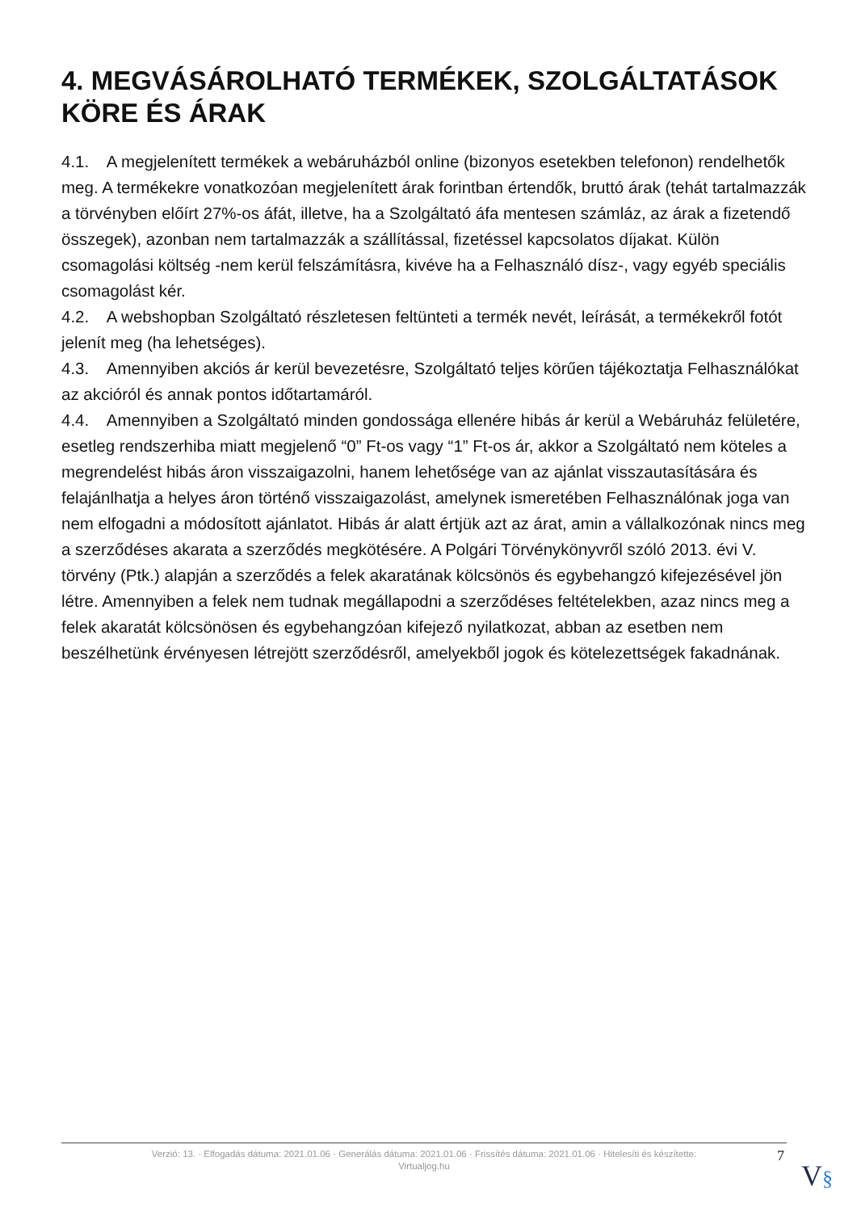4. MEGVÁSÁROLHATÓ TERMÉKEK, SZOLGÁLTATÁSOK KÖRE ÉS ÁRAK
4.1. A megjelenített termékek a webáruházból online (bizonyos esetekben telefonon) rendelhetők meg. A termékekre vonatkozóan megjelenített árak forintban értendők, bruttó árak (tehát tartalmazzák a törvényben előírt 27%-os áfát, illetve, ha a Szolgáltató áfa mentesen számláz, az árak a fizetendő összegek), azonban nem tartalmazzák a szállítással, fizetéssel kapcsolatos díjakat. Külön csomagolási költség -nem kerül felszámításra, kivéve ha a Felhasználó dísz-, vagy egyéb speciális csomagolást kér.
4.2. A webshopban Szolgáltató részletesen feltünteti a termék nevét, leírását, a termékekről fotót jelenít meg (ha lehetséges).
4.3. Amennyiben akciós ár kerül bevezetésre, Szolgáltató teljes körűen tájékoztatja Felhasználókat az akcióról és annak pontos időtartamáról.
4.4. Amennyiben a Szolgáltató minden gondossága ellenére hibás ár kerül a Webáruház felületére, esetleg rendszerhiba miatt megjelenő “0” Ft-os vagy “1” Ft-os ár, akkor a Szolgáltató nem köteles a megrendelést hibás áron visszaigazolni, hanem lehetősége van az ajánlat visszautasítására és felajánlhatja a helyes áron történő visszaigazolást, amelynek ismeretében Felhasználónak joga van nem elfogadni a módosított ajánlatot. Hibás ár alatt értjük azt az árat, amin a vállalkozónak nincs meg a szerződéses akarata a szerződés megkötésére. A Polgári Törvénykönyvről szóló 2013. évi V. törvény (Ptk.) alapján a szerződés a felek akaratának kölcsönös és egybehangzó kifejezésével jön létre. Amennyiben a felek nem tudnak megállapodni a szerződéses feltételekben, azaz nincs meg a felek akaratát kölcsönösen és egybehangzóan kifejező nyilatkozat, abban az esetben nem beszélhetünk érvényesen létrejött szerződésről, amelyekből jogok és kötelezettségek fakadnának.
Verzió: 13. · Elfogadás dátuma: 2021.01.06 · Generálás dátuma: 2021.01.06 · Frissítés dátuma: 2021.01.06 · Hitelesíti és készítette:
Virtualjog.hu
7
V§